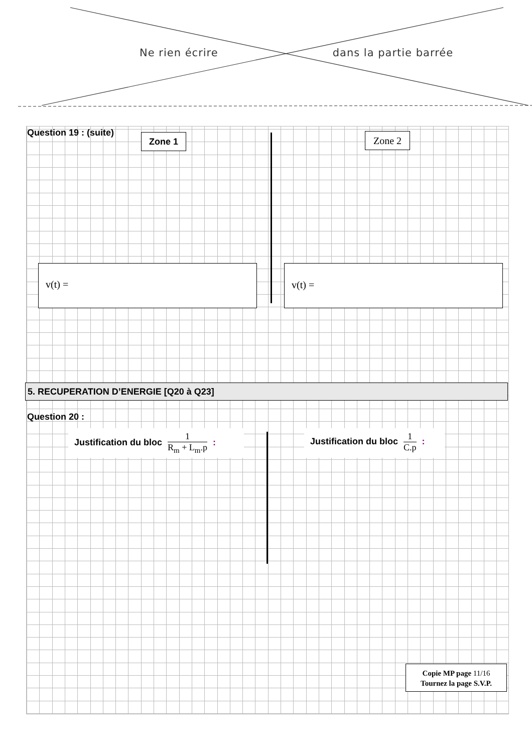Ne rien écrire dans la partie barrée
Question 19 : (suite)
Zone 1 Zone 2
v(t) =
v(t) =
5. RECUPERATION D’ENERGIE [Q20 à Q23]
Question 20 :
Justification du bloc
1
R<sub>m</sub> + L<sub>m</sub>.p
:
Justification du bloc
1
C.p
:
Copie MP page 11/16
Tournez la page S.V.P.